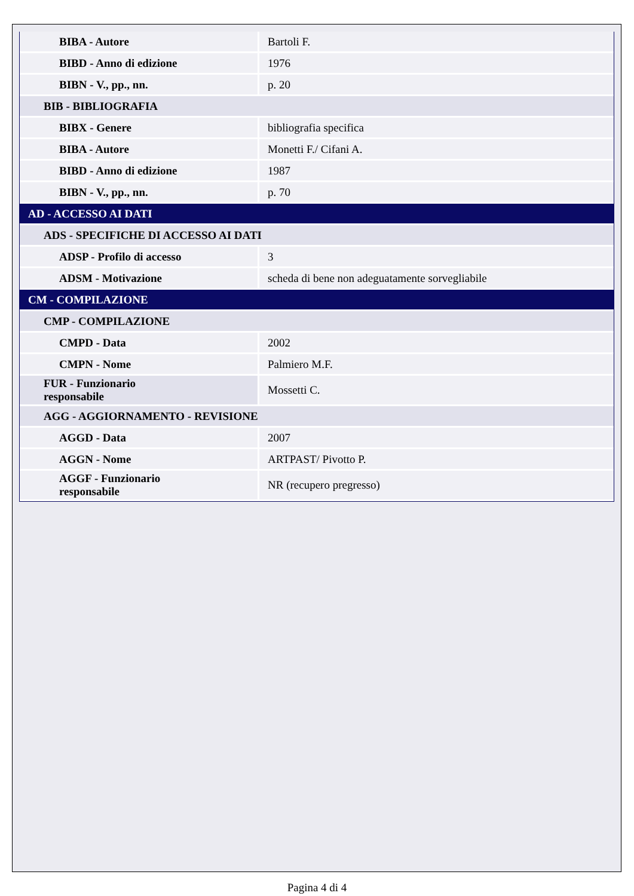| BIBA - Autore | Bartoli F. |
| BIBD - Anno di edizione | 1976 |
| BIBN - V., pp., nn. | p. 20 |
| BIB - BIBLIOGRAFIA | |
| BIBX - Genere | bibliografia specifica |
| BIBA - Autore | Monetti F./ Cifani A. |
| BIBD - Anno di edizione | 1987 |
| BIBN - V., pp., nn. | p. 70 |
| AD - ACCESSO AI DATI | |
| ADS - SPECIFICHE DI ACCESSO AI DATI | |
| ADSP - Profilo di accesso | 3 |
| ADSM - Motivazione | scheda di bene non adeguatamente sorvegliabile |
| CM - COMPILAZIONE | |
| CMP - COMPILAZIONE | |
| CMPD - Data | 2002 |
| CMPN - Nome | Palmiero M.F. |
| FUR - Funzionario responsabile | Mossetti C. |
| AGG - AGGIORNAMENTO - REVISIONE | |
| AGGD - Data | 2007 |
| AGGN - Nome | ARTPAST/ Pivotto P. |
| AGGF - Funzionario responsabile | NR (recupero pregresso) |
Pagina 4 di 4